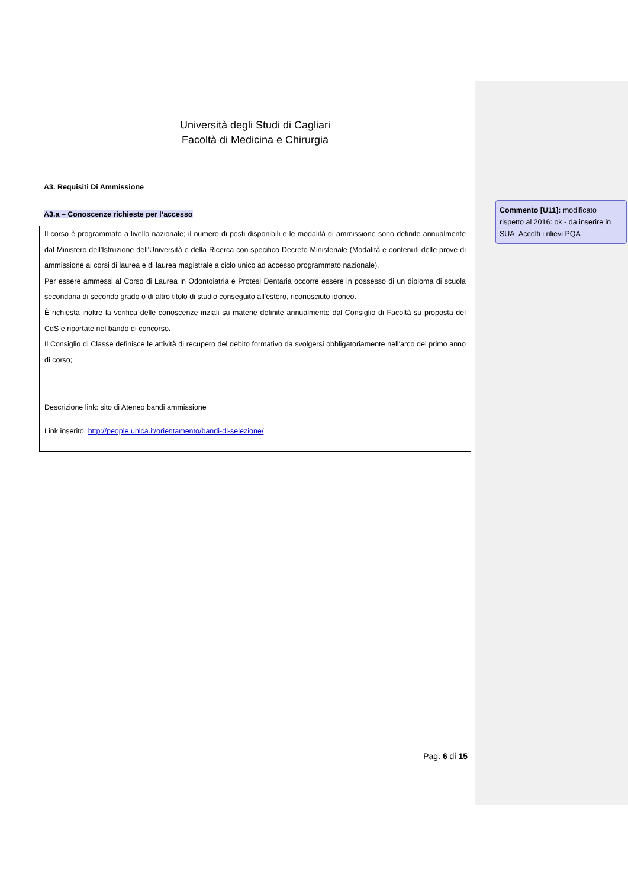Università degli Studi di Cagliari
Facoltà di Medicina e Chirurgia
A3. Requisiti Di Ammissione
A3.a – Conoscenze richieste per l’accesso
Il corso è programmato a livello nazionale; il numero di posti disponibili e le modalità di ammissione sono definite annualmente dal Ministero dell'Istruzione dell'Università e della Ricerca con specifico Decreto Ministeriale (Modalità e contenuti delle prove di ammissione ai corsi di laurea e di laurea magistrale a ciclo unico ad accesso programmato nazionale).
Per essere ammessi al Corso di Laurea in Odontoiatria e Protesi Dentaria occorre essere in possesso di un diploma di scuola secondaria di secondo grado o di altro titolo di studio conseguito all'estero, riconosciuto idoneo.
È richiesta inoltre la verifica delle conoscenze inziali su materie definite annualmente dal Consiglio di Facoltà su proposta del CdS e riportate nel bando di concorso.
Il Consiglio di Classe definisce le attività di recupero del debito formativo da svolgersi obbligatoriamente nell'arco del primo anno di corso;
Descrizione link: sito di Ateneo bandi ammissione
Link inserito: http://people.unica.it/orientamento/bandi-di-selezione/
Pag. 6 di 15
Commento [U11]: modificato rispetto al 2016: ok - da inserire in SUA. Accolti i rilievi PQA